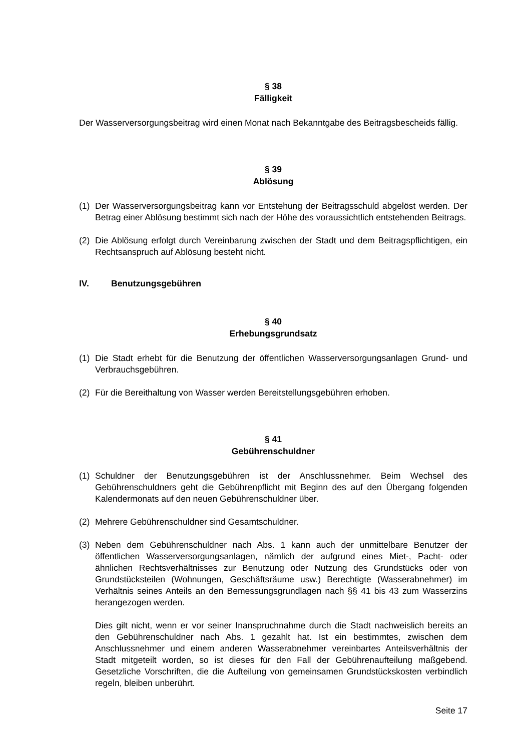§ 38
Fälligkeit
Der Wasserversorgungsbeitrag wird einen Monat nach Bekanntgabe des Beitragsbescheids fällig.
§ 39
Ablösung
(1) Der Wasserversorgungsbeitrag kann vor Entstehung der Beitragsschuld abgelöst werden. Der Betrag einer Ablösung bestimmt sich nach der Höhe des voraussichtlich entstehenden Beitrags.
(2) Die Ablösung erfolgt durch Vereinbarung zwischen der Stadt und dem Beitragspflichtigen, ein Rechtsanspruch auf Ablösung besteht nicht.
IV. Benutzungsgebühren
§ 40
Erhebungsgrundsatz
(1) Die Stadt erhebt für die Benutzung der öffentlichen Wasserversorgungsanlagen Grund- und Verbrauchsgebühren.
(2) Für die Bereithaltung von Wasser werden Bereitstellungsgebühren erhoben.
§ 41
Gebührenschuldner
(1) Schuldner der Benutzungsgebühren ist der Anschlussnehmer. Beim Wechsel des Gebührenschuldners geht die Gebührenpflicht mit Beginn des auf den Übergang folgenden Kalendermonats auf den neuen Gebührenschuldner über.
(2) Mehrere Gebührenschuldner sind Gesamtschuldner.
(3) Neben dem Gebührenschuldner nach Abs. 1 kann auch der unmittelbare Benutzer der öffentlichen Wasserversorgungsanlagen, nämlich der aufgrund eines Miet-, Pacht- oder ähnlichen Rechtsverhältnisses zur Benutzung oder Nutzung des Grundstücks oder von Grundstücksteilen (Wohnungen, Geschäftsräume usw.) Berechtigte (Wasserabnehmer) im Verhältnis seines Anteils an den Bemessungsgrundlagen nach §§ 41 bis 43 zum Wasserzins herangezogen werden.
Dies gilt nicht, wenn er vor seiner Inanspruchnahme durch die Stadt nachweislich bereits an den Gebührenschuldner nach Abs. 1 gezahlt hat. Ist ein bestimmtes, zwischen dem Anschlussnehmer und einem anderen Wasserabnehmer vereinbartes Anteilsverhältnis der Stadt mitgeteilt worden, so ist dieses für den Fall der Gebührenaufteilung maßgebend. Gesetzliche Vorschriften, die die Aufteilung von gemeinsamen Grundstückskosten verbindlich regeln, bleiben unberührt.
Seite 17